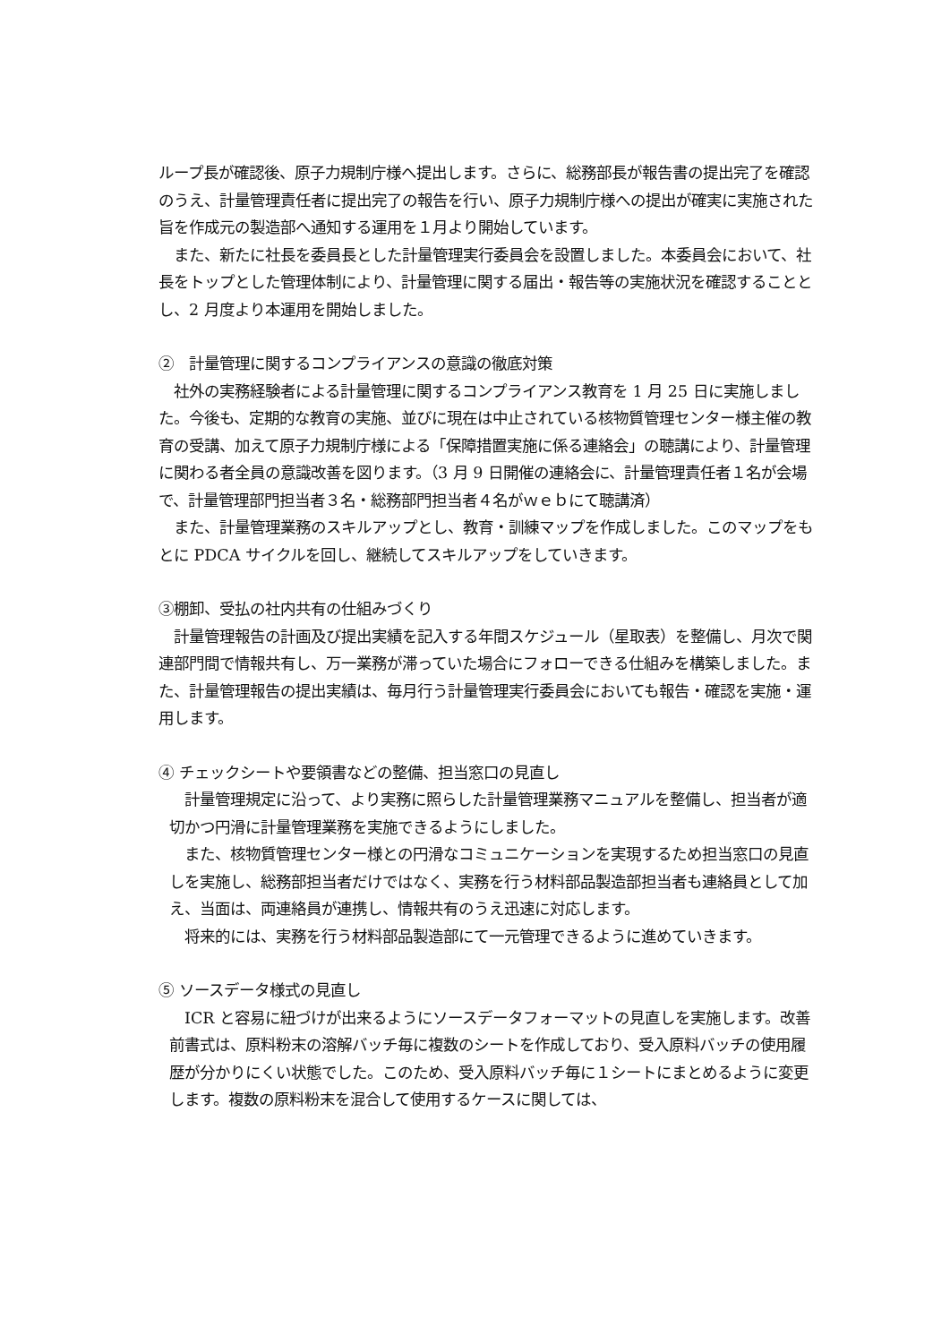ループ長が確認後、原子力規制庁様へ提出します。さらに、総務部長が報告書の提出完了を確認のうえ、計量管理責任者に提出完了の報告を行い、原子力規制庁様への提出が確実に実施された旨を作成元の製造部へ通知する運用を１月より開始しています。
　また、新たに社長を委員長とした計量管理実行委員会を設置しました。本委員会において、社長をトップとした管理体制により、計量管理に関する届出・報告等の実施状況を確認することとし、2 月度より本運用を開始しました。
②　計量管理に関するコンプライアンスの意識の徹底対策
　社外の実務経験者による計量管理に関するコンプライアンス教育を 1 月 25 日に実施しました。今後も、定期的な教育の実施、並びに現在は中止されている核物質管理センター様主催の教育の受講、加えて原子力規制庁様による「保障措置実施に係る連絡会」の聴講により、計量管理に関わる者全員の意識改善を図ります。（3 月 9 日開催の連絡会に、計量管理責任者１名が会場で、計量管理部門担当者３名・総務部門担当者４名がｗｅｂにて聴講済）
　また、計量管理業務のスキルアップとし、教育・訓練マップを作成しました。このマップをもとに PDCA サイクルを回し、継続してスキルアップをしていきます。
③棚卸、受払の社内共有の仕組みづくり
　計量管理報告の計画及び提出実績を記入する年間スケジュール（星取表）を整備し、月次で関連部門間で情報共有し、万一業務が滞っていた場合にフォローできる仕組みを構築しました。また、計量管理報告の提出実績は、毎月行う計量管理実行委員会においても報告・確認を実施・運用します。
④ チェックシートや要領書などの整備、担当窓口の見直し
　計量管理規定に沿って、より実務に照らした計量管理業務マニュアルを整備し、担当者が適切かつ円滑に計量管理業務を実施できるようにしました。
　また、核物質管理センター様との円滑なコミュニケーションを実現するため担当窓口の見直しを実施し、総務部担当者だけではなく、実務を行う材料部品製造部担当者も連絡員として加え、当面は、両連絡員が連携し、情報共有のうえ迅速に対応します。
　将来的には、実務を行う材料部品製造部にて一元管理できるように進めていきます。
⑤ ソースデータ様式の見直し
　ICR と容易に紐づけが出来るようにソースデータフォーマットの見直しを実施します。改善前書式は、原料粉末の溶解バッチ毎に複数のシートを作成しており、受入原料バッチの使用履歴が分かりにくい状態でした。このため、受入原料バッチ毎に１シートにまとめるように変更します。複数の原料粉末を混合して使用するケースに関しては、